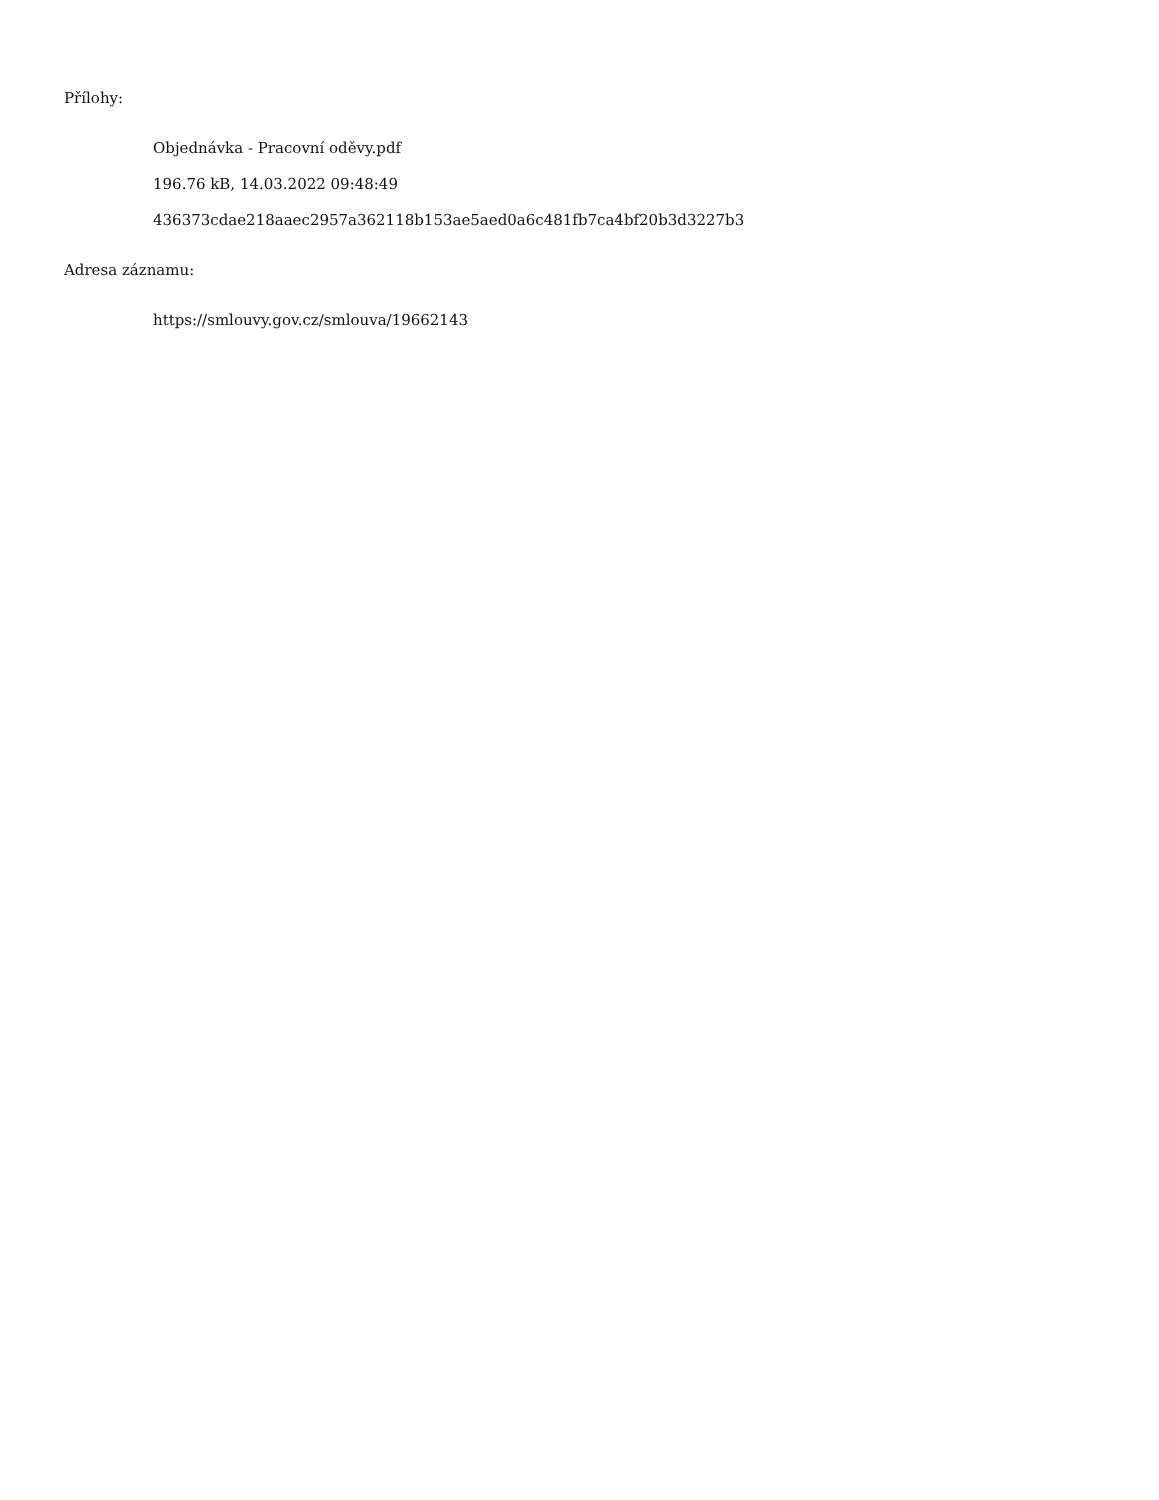Přílohy:
Objednávka - Pracovní oděvy.pdf
196.76 kB, 14.03.2022 09:48:49
436373cdae218aaec2957a362118b153ae5aed0a6c481fb7ca4bf20b3d3227b3
Adresa záznamu:
https://smlouvy.gov.cz/smlouva/19662143